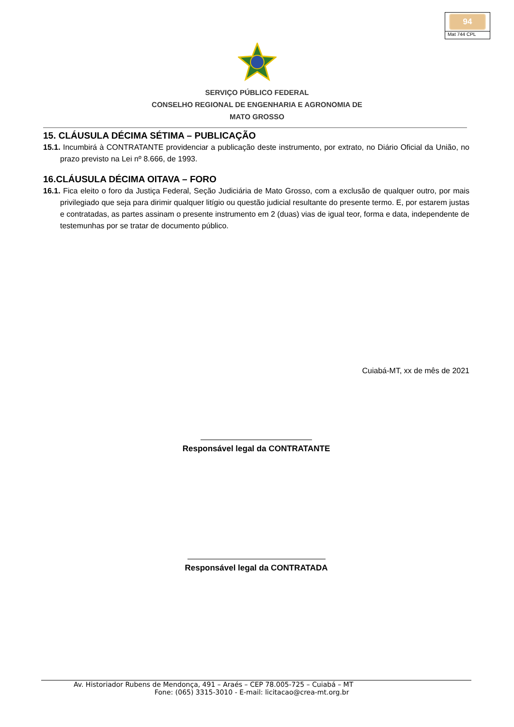94
Mat 744 CPL
SERVIÇO PÚBLICO FEDERAL
CONSELHO REGIONAL DE ENGENHARIA E AGRONOMIA DE
MATO GROSSO
15. CLÁUSULA DÉCIMA SÉTIMA – PUBLICAÇÃO
15.1. Incumbirá à CONTRATANTE providenciar a publicação deste instrumento, por extrato, no Diário Oficial da União, no prazo previsto na Lei nº 8.666, de 1993.
16.CLÁUSULA DÉCIMA OITAVA – FORO
16.1. Fica eleito o foro da Justiça Federal, Seção Judiciária de Mato Grosso, com a exclusão de qualquer outro, por mais privilegiado que seja para dirimir qualquer litígio ou questão judicial resultante do presente termo. E, por estarem justas e contratadas, as partes assinam o presente instrumento em 2 (duas) vias de igual teor, forma e data, independente de testemunhas por se tratar de documento público.
Cuiabá-MT, xx de mês de 2021
Responsável legal da CONTRATANTE
Responsável legal da CONTRATADA
Av. Historiador Rubens de Mendonça, 491 – Araés – CEP 78.005-725 – Cuiabá – MT
Fone: (065) 3315-3010 - E-mail: licitacao@crea-mt.org.br